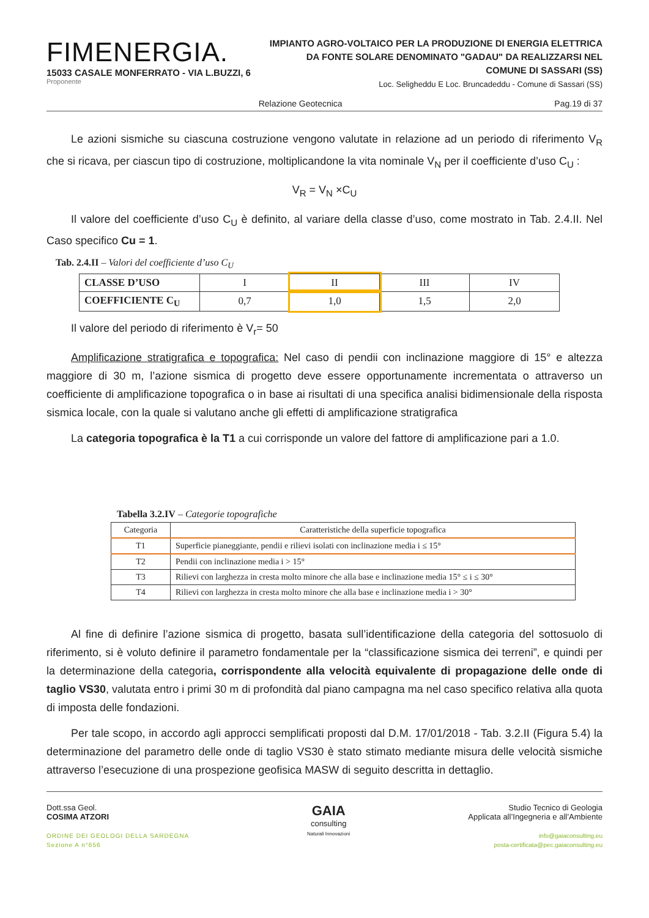FIMENERGIA.
15033 CASALE MONFERRATO - VIA L.BUZZI, 6
Proponente
IMPIANTO AGRO-VOLTAICO PER LA PRODUZIONE DI ENERGIA ELETTRICA
DA FONTE SOLARE DENOMINATO "GADAU" DA REALIZZARSI NEL
COMUNE DI SASSARI (SS)
Loc. Seligheddu E Loc. Bruncadeddu - Comune di Sassari (SS)
Relazione Geotecnica Pag.19 di 37
Le azioni sismiche su ciascuna costruzione vengono valutate in relazione ad un periodo di riferimento V<sub>R</sub> che si ricava, per ciascun tipo di costruzione, moltiplicandone la vita nominale V<sub>N</sub> per il coefficiente d’uso C<sub>U</sub> :
V<sub>R</sub> = V<sub>N</sub> ×C<sub>U</sub>
Il valore del coefficiente d’uso C<sub>U</sub> è definito, al variare della classe d’uso, come mostrato in Tab. 2.4.II. Nel Caso specifico Cu = 1.
Tab. 2.4.II – Valori del coefficiente d’uso C<sub>U</sub>
| CLASSE D’USO | I | II | III | IV |
| COEFFICIENTE C<sub>U</sub> | 0,7 | 1,0 | 1,5 | 2,0 |
Il valore del periodo di riferimento è V<sub>r</sub>= 50
Amplificazione stratigrafica e topografica: Nel caso di pendii con inclinazione maggiore di 15° e altezza maggiore di 30 m, l’azione sismica di progetto deve essere opportunamente incrementata o attraverso un coefficiente di amplificazione topografica o in base ai risultati di una specifica analisi bidimensionale della risposta sismica locale, con la quale si valutano anche gli effetti di amplificazione stratigrafica
La categoria topografica è la T1 a cui corrisponde un valore del fattore di amplificazione pari a 1.0.
Tabella 3.2.IV – Categorie topografiche
| Categoria | Caratteristiche della superficie topografica |
| --- | --- |
| T1 | Superficie pianeggiante, pendii e rilievi isolati con inclinazione media i ≤ 15° |
| T2 | Pendii con inclinazione media i > 15° |
| T3 | Rilievi con larghezza in cresta molto minore che alla base e inclinazione media 15° ≤ i ≤ 30° |
| T4 | Rilievi con larghezza in cresta molto minore che alla base e inclinazione media i > 30° |
Al fine di definire l’azione sismica di progetto, basata sull’identificazione della categoria del sottosuolo di riferimento, si è voluto definire il parametro fondamentale per la “classificazione sismica dei terreni”, e quindi per la determinazione della categoria, corrispondente alla velocità equivalente di propagazione delle onde di taglio VS30, valutata entro i primi 30 m di profondità dal piano campagna ma nel caso specifico relativa alla quota di imposta delle fondazioni.
Per tale scopo, in accordo agli approcci semplificati proposti dal D.M. 17/01/2018 - Tab. 3.2.II (Figura 5.4) la determinazione del parametro delle onde di taglio VS30 è stato stimato mediante misura delle velocità sismiche attraverso l’esecuzione di una prospezione geofisica MASW di seguito descritta in dettaglio.
Dott.ssa Geol.
COSIMA ATZORI
ORDINE DEI GEOLOGI DELLA SARDEGNA
Sezione A n°656
GAIA
consulting
Naturali Innovazioni
Studio Tecnico di Geologia
Applicata all’Ingegneria e all’Ambiente
info@gaiaconsulting.eu
posta-certificata@pec.gaiaconsulting.eu